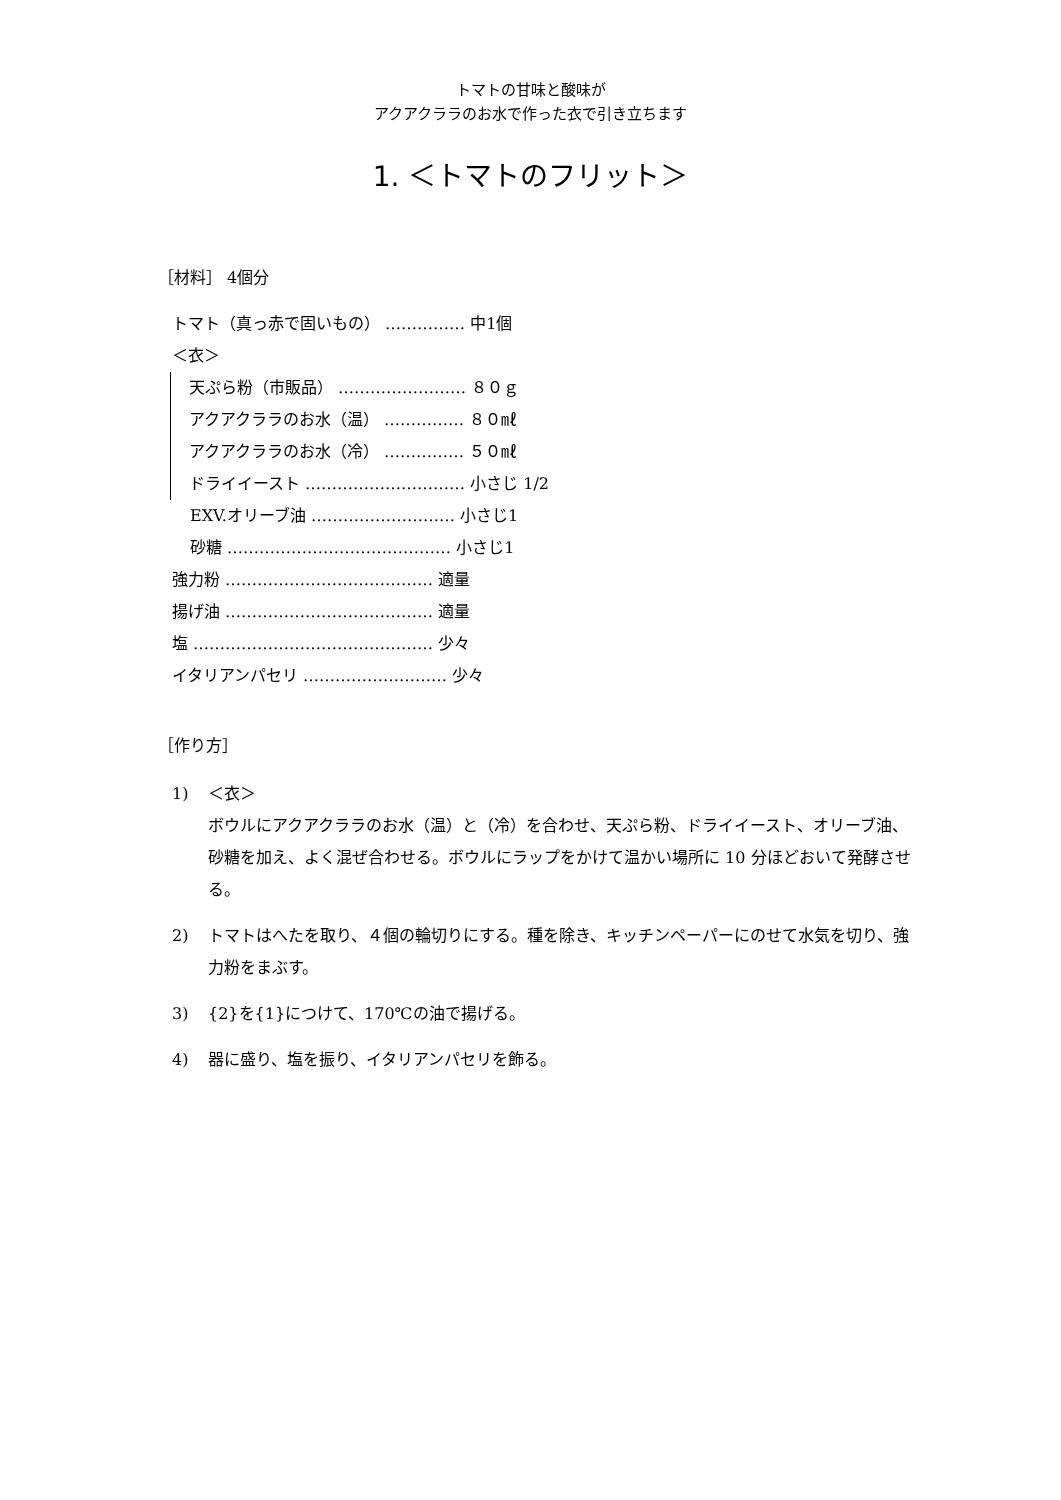トマトの甘味と酸味が
アクアクララのお水で作った衣で引き立ちます
1. ＜トマトのフリット＞
［材料］ 4個分
トマト（真っ赤で固いもの） …………… 中1個
＜衣＞
天ぷら粉（市販品） …………………… ８０ｇ
アクアクララのお水（温） …………… ８０㎖
アクアクララのお水（冷） …………… ５０㎖
ドライイースト ………………………… 小さじ 1/2
EXV.オリーブ油 ……………………… 小さじ1
砂糖 …………………………………… 小さじ1
強力粉 ………………………………… 適量
揚げ油 ………………………………… 適量
塩 ……………………………………… 少々
イタリアンパセリ ……………………… 少々
［作り方］
1) ＜衣＞
ボウルにアクアクララのお水（温）と（冷）を合わせ、天ぷら粉、ドライイースト、オリーブ油、砂糖を加え、よく混ぜ合わせる。ボウルにラップをかけて温かい場所に 10 分ほどおいて発酵させる。
2) トマトはへたを取り、４個の輪切りにする。種を除き、キッチンペーパーにのせて水気を切り、強力粉をまぶす。
3) {2}を{1}につけて、170℃の油で揚げる。
4) 器に盛り、塩を振り、イタリアンパセリを飾る。